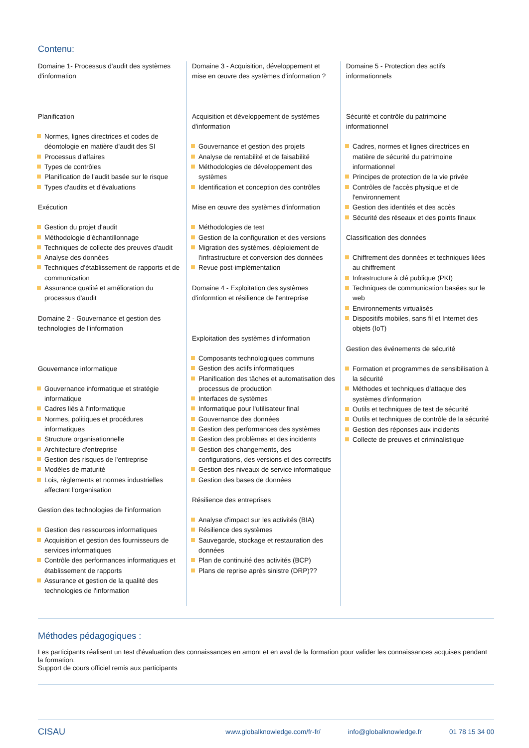Contenu:
Domaine 1- Processus d'audit des systèmes d'information
Planification
Normes, lignes directrices et codes de déontologie en matière d'audit des SI
Processus d'affaires
Types de contrôles
Planification de l'audit basée sur le risque
Types d'audits et d'évaluations
Exécution
Gestion du projet d'audit
Méthodologie d'échantillonnage
Techniques de collecte des preuves d'audit
Analyse des données
Techniques d'établissement de rapports et de communication
Assurance qualité et amélioration du processus d'audit
Domaine 2 - Gouvernance et gestion des technologies de l'information
Gouvernance informatique
Gouvernance informatique et stratégie informatique
Cadres liés à l'informatique
Normes, politiques et procédures informatiques
Structure organisationnelle
Architecture d'entreprise
Gestion des risques de l'entreprise
Modèles de maturité
Lois, règlements et normes industrielles affectant l'organisation
Gestion des technologies de l'information
Gestion des ressources informatiques
Acquisition et gestion des fournisseurs de services informatiques
Contrôle des performances informatiques et établissement de rapports
Assurance et gestion de la qualité des technologies de l'information
Domaine 3 - Acquisition, développement et mise en œuvre des systèmes d'information ?
Acquisition et développement de systèmes d'information
Gouvernance et gestion des projets
Analyse de rentabilité et de faisabilité
Méthodologies de développement des systèmes
Identification et conception des contrôles
Mise en œuvre des systèmes d'information
Méthodologies de test
Gestion de la configuration et des versions
Migration des systèmes, déploiement de l'infrastructure et conversion des données
Revue post-implémentation
Domaine 4 - Exploitation des systèmes d'informtion et résilience de l'entreprise
Exploitation des systèmes d'information
Composants technologiques communs
Gestion des actifs informatiques
Planification des tâches et automatisation des processus de production
Interfaces de systèmes
Informatique pour l'utilisateur final
Gouvernance des données
Gestion des performances des systèmes
Gestion des problèmes et des incidents
Gestion des changements, des configurations, des versions et des correctifs
Gestion des niveaux de service informatique
Gestion des bases de données
Résilience des entreprises
Analyse d'impact sur les activités (BIA)
Résilience des systèmes
Sauvegarde, stockage et restauration des données
Plan de continuité des activités (BCP)
Plans de reprise après sinistre (DRP)??
Domaine 5 - Protection des actifs informationnels
Sécurité et contrôle du patrimoine informationnel
Cadres, normes et lignes directrices en matière de sécurité du patrimoine informationnel
Principes de protection de la vie privée
Contrôles de l'accès physique et de l'environnement
Gestion des identités et des accès
Sécurité des réseaux et des points finaux
Classification des données
Chiffrement des données et techniques liées au chiffrement
Infrastructure à clé publique (PKI)
Techniques de communication basées sur le web
Environnements virtualisés
Dispositifs mobiles, sans fil et Internet des objets (IoT)
Gestion des événements de sécurité
Formation et programmes de sensibilisation à la sécurité
Méthodes et techniques d'attaque des systèmes d'information
Outils et techniques de test de sécurité
Outils et techniques de contrôle de la sécurité
Gestion des réponses aux incidents
Collecte de preuves et criminalistique
Méthodes pédagogiques :
Les participants réalisent un test d'évaluation des connaissances en amont et en aval de la formation pour valider les connaissances acquises pendant la formation.
Support de cours officiel remis aux participants
CISAU www.globalknowledge.com/fr-fr/ info@globalknowledge.fr 01 78 15 34 00